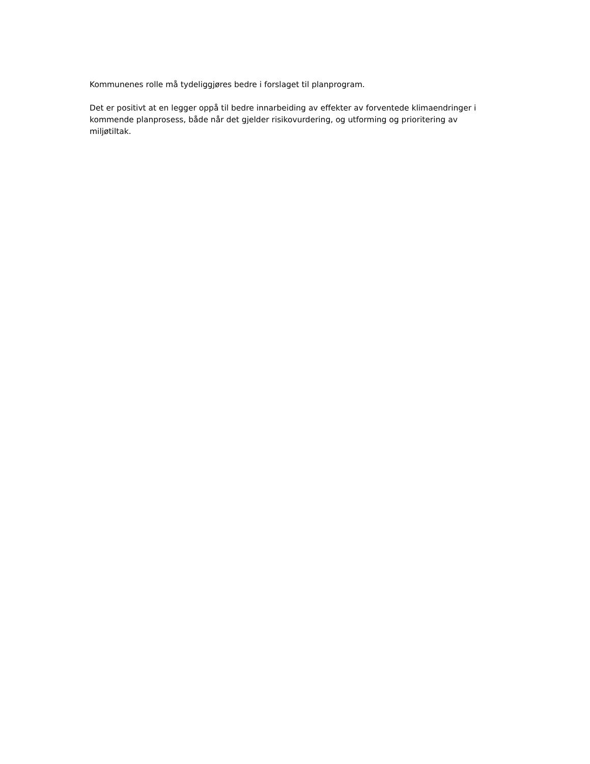Kommunenes rolle må tydeliggjøres bedre i forslaget til planprogram.
Det er positivt at en legger oppå til bedre innarbeiding av effekter av forventede klimaendringer i kommende planprosess, både når det gjelder risikovurdering, og utforming og prioritering av miljøtiltak.